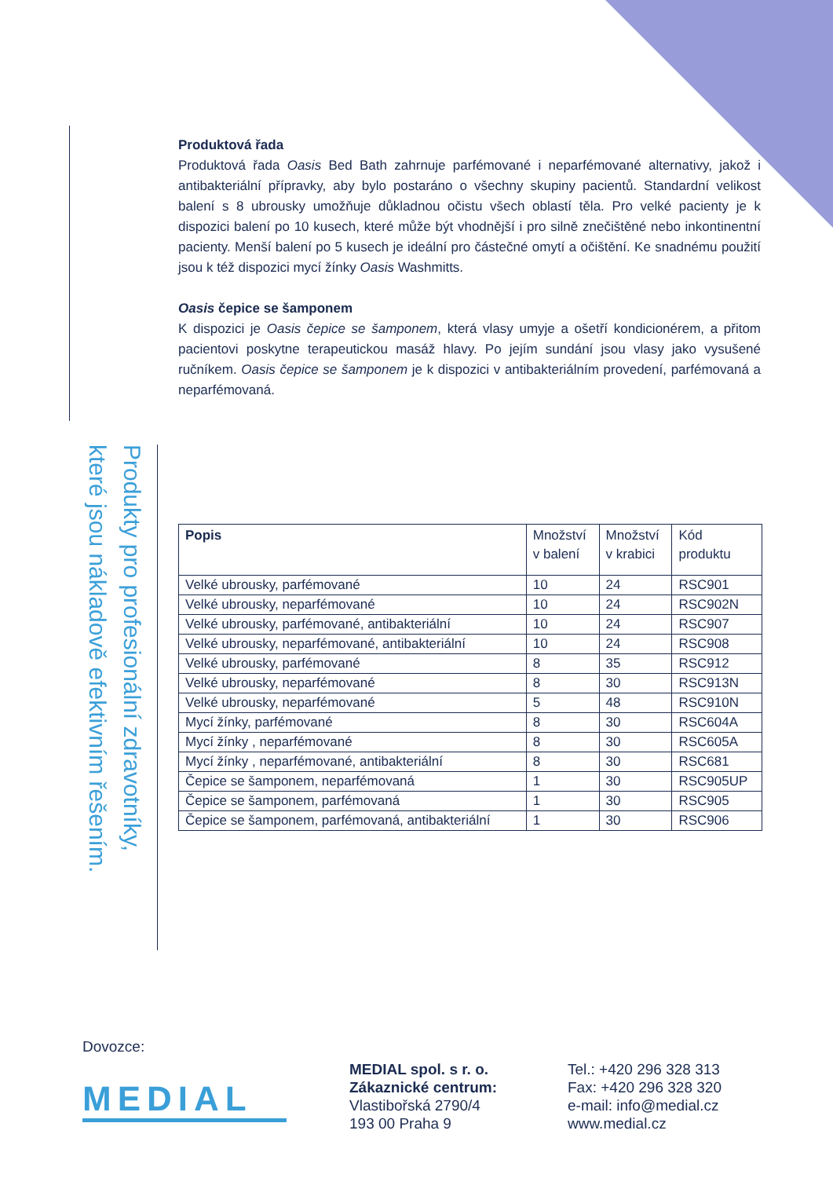Produktová řada
Produktová řada Oasis Bed Bath zahrnuje parfémované i neparfémované alternativy, jakož i antibakteriální přípravky, aby bylo postaráno o všechny skupiny pacientů. Standardní velikost balení s 8 ubrousky umožňuje důkladnou očistu všech oblastí těla. Pro velké pacienty je k dispozici balení po 10 kusech, které může být vhodnější i pro silně znečištěné nebo inkontinentní pacienty. Menší balení po 5 kusech je ideální pro částečné omytí a očištění. Ke snadnému použití jsou k též dispozici mycí žínky Oasis Washmitts.
Oasis čepice se šamponem
K dispozici je Oasis čepice se šamponem, která vlasy umyje a ošetří kondicionérem, a přitom pacientovi poskytne terapeutickou masáž hlavy. Po jejím sundání jsou vlasy jako vysušené ručníkem. Oasis čepice se šamponem je k dispozici v antibakteriálním provedení, parfémovaná a neparfémovaná.
Produkty pro profesionální zdravotníky, které jsou nákladově efektivním řešením.
| Popis | Množství v balení | Množství v krabici | Kód produktu |
| --- | --- | --- | --- |
| Velké ubrousky, parfémované | 10 | 24 | RSC901 |
| Velké ubrousky, neparfémované | 10 | 24 | RSC902N |
| Velké ubrousky, parfémované, antibakteriální | 10 | 24 | RSC907 |
| Velké ubrousky, neparfémované, antibakteriální | 10 | 24 | RSC908 |
| Velké ubrousky, parfémované | 8 | 35 | RSC912 |
| Velké ubrousky, neparfémované | 8 | 30 | RSC913N |
| Velké ubrousky, neparfémované | 5 | 48 | RSC910N |
| Mycí žínky, parfémované | 8 | 30 | RSC604A |
| Mycí žínky , neparfémované | 8 | 30 | RSC605A |
| Mycí žínky , neparfémované, antibakteriální | 8 | 30 | RSC681 |
| Čepice se šamponem, neparfémovaná | 1 | 30 | RSC905UP |
| Čepice se šamponem, parfémovaná | 1 | 30 | RSC905 |
| Čepice se šamponem, parfémovaná, antibakteriální | 1 | 30 | RSC906 |
Dovozce:
MEDIAL
MEDIAL spol. s r. o.
Zákaznické centrum:
Vlastibořská 2790/4
193 00 Praha 9
Tel.: +420 296 328 313
Fax: +420 296 328 320
e-mail: info@medial.cz
www.medial.cz